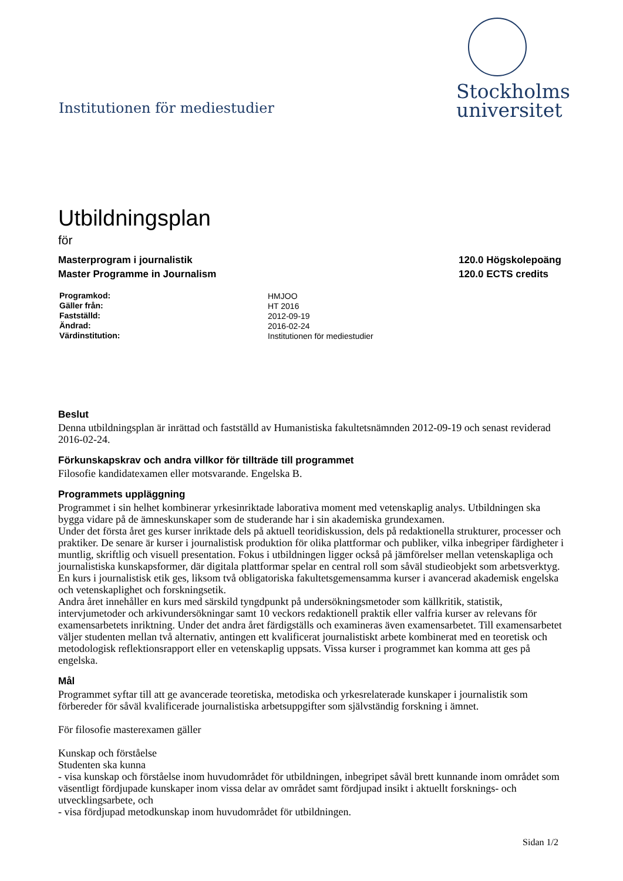Institutionen för mediestudier
Stockholms
universitet
Utbildningsplan
för
Masterprogram i journalistik
Master Programme in Journalism
120.0 Högskolepoäng
120.0 ECTS credits
| Programkod: | HMJOO |
| Gäller från: | HT 2016 |
| Fastställd: | 2012-09-19 |
| Ändrad: | 2016-02-24 |
| Värdinstitution: | Institutionen för mediestudier |
Beslut
Denna utbildningsplan är inrättad och fastställd av Humanistiska fakultetsnämnden 2012-09-19 och senast reviderad 2016-02-24.
Förkunskapskrav och andra villkor för tillträde till programmet
Filosofie kandidatexamen eller motsvarande. Engelska B.
Programmets uppläggning
Programmet i sin helhet kombinerar yrkesinriktade laborativa moment med vetenskaplig analys. Utbildningen ska bygga vidare på de ämneskunskaper som de studerande har i sin akademiska grundexamen.
Under det första året ges kurser inriktade dels på aktuell teoridiskussion, dels på redaktionella strukturer, processer och praktiker. De senare är kurser i journalistisk produktion för olika plattformar och publiker, vilka inbegriper färdigheter i muntlig, skriftlig och visuell presentation. Fokus i utbildningen ligger också på jämförelser mellan vetenskapliga och journalistiska kunskapsformer, där digitala plattformar spelar en central roll som såväl studieobjekt som arbetsverktyg. En kurs i journalistisk etik ges, liksom två obligatoriska fakultetsgemensamma kurser i avancerad akademisk engelska och vetenskaplighet och forskningsetik.
Andra året innehåller en kurs med särskild tyngdpunkt på undersökningsmetoder som källkritik, statistik, intervjumetoder och arkivundersökningar samt 10 veckors redaktionell praktik eller valfria kurser av relevans för examensarbetets inriktning. Under det andra året färdigställs och examineras även examensarbetet. Till examensarbetet väljer studenten mellan två alternativ, antingen ett kvalificerat journalistiskt arbete kombinerat med en teoretisk och metodologisk reflektionsrapport eller en vetenskaplig uppsats. Vissa kurser i programmet kan komma att ges på engelska.
Mål
Programmet syftar till att ge avancerade teoretiska, metodiska och yrkesrelaterade kunskaper i journalistik som förbereder för såväl kvalificerade journalistiska arbetsuppgifter som självständig forskning i ämnet.
För filosofie masterexamen gäller
Kunskap och förståelse
Studenten ska kunna
- visa kunskap och förståelse inom huvudområdet för utbildningen, inbegripet såväl brett kunnande inom området som väsentligt fördjupade kunskaper inom vissa delar av området samt fördjupad insikt i aktuellt forsknings- och utvecklingsarbete, och
- visa fördjupad metodkunskap inom huvudområdet för utbildningen.
Sidan 1/2